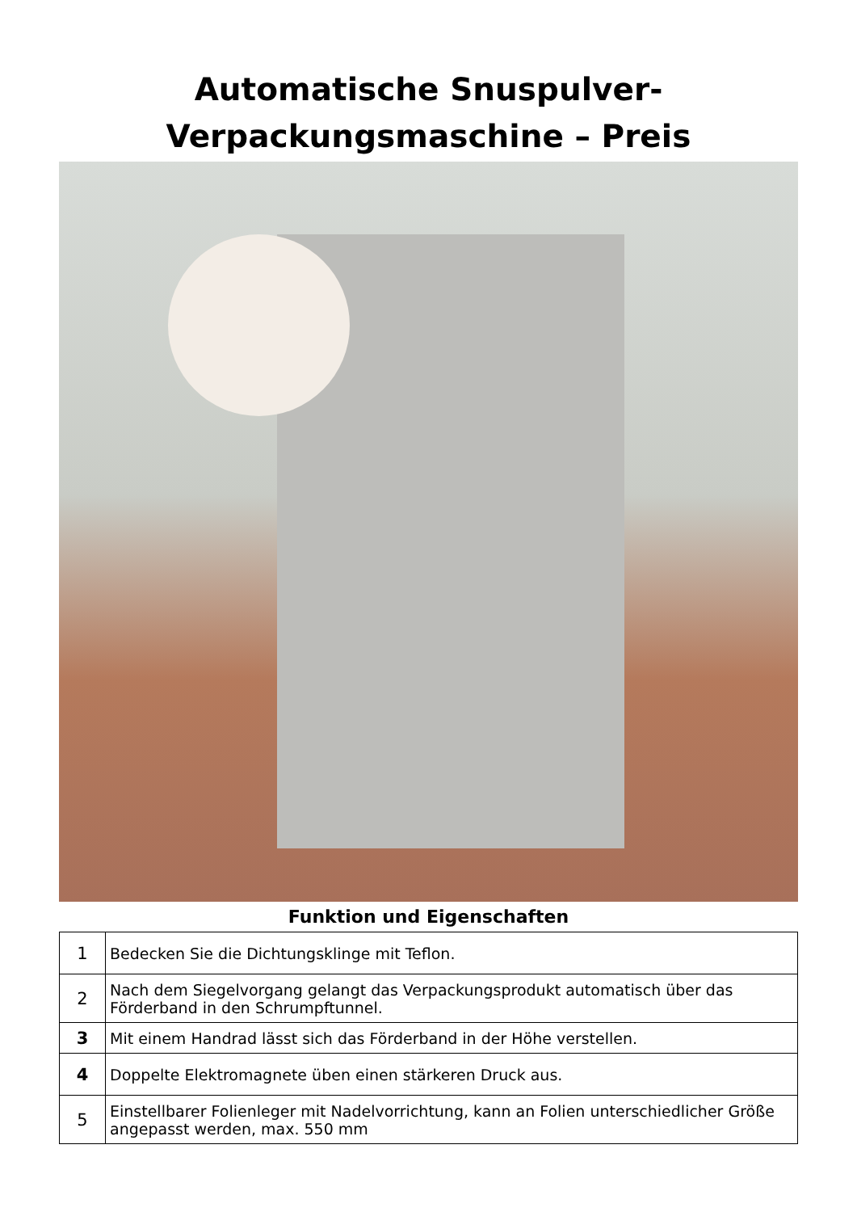Automatische Snuspulver-
Verpackungsmaschine – Preis
Funktion und Eigenschaften
| 1 | Bedecken Sie die Dichtungsklinge mit Teflon. |
| 2 | Nach dem Siegelvorgang gelangt das Verpackungsprodukt automatisch über das Förderband in den Schrumpftunnel. |
| 3 | Mit einem Handrad lässt sich das Förderband in der Höhe verstellen. |
| 4 | Doppelte Elektromagnete üben einen stärkeren Druck aus. |
| 5 | Einstellbarer Folienleger mit Nadelvorrichtung, kann an Folien unterschiedlicher Größe angepasst werden, max. 550 mm |